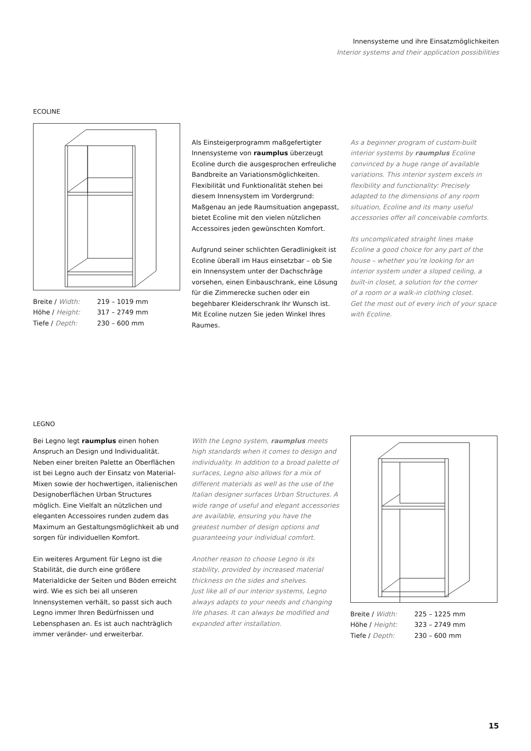Innensysteme und ihre Einsatzmöglichkeiten
Interior systems and their application possibilities
ECOLINE
| Breite / Width: | 219 – 1019 mm |
| Höhe / Height: | 317 – 2749 mm |
| Tiefe / Depth: | 230 – 600 mm |
Als Einsteigerprogramm maßgefertigter Innensysteme von raumplus überzeugt Ecoline durch die ausgesprochen erfreuliche Bandbreite an Variationsmöglichkeiten. Flexibilität und Funktionalität stehen bei diesem Innensystem im Vordergrund:
Maßgenau an jede Raumsituation angepasst, bietet Ecoline mit den vielen nützlichen Accessoires jeden gewünschten Komfort.
Aufgrund seiner schlichten Geradlinigkeit ist Ecoline überall im Haus einsetzbar – ob Sie ein Innensystem unter der Dachschräge vorsehen, einen Einbauschrank, eine Lösung für die Zimmerecke suchen oder ein begehbarer Kleiderschrank Ihr Wunsch ist. Mit Ecoline nutzen Sie jeden Winkel Ihres Raumes.
As a beginner program of custom-built interior systems by raumplus Ecoline convinced by a huge range of available variations. This interior system excels in flexibility and functionality: Precisely adapted to the dimensions of any room situation, Ecoline and its many useful accessories offer all conceivable comforts.
Its uncomplicated straight lines make Ecoline a good choice for any part of the house – whether you’re looking for an interior system under a sloped ceiling, a built-in closet, a solution for the corner
of a room or a walk-in clothing closet.
Get the most out of every inch of your space with Ecoline.
LEGNO
Bei Legno legt raumplus einen hohen Anspruch an Design und Individualität. Neben einer breiten Palette an Oberflächen ist bei Legno auch der Einsatz von Material-Mixen sowie der hochwertigen, italienischen Designoberflächen Urban Structures möglich. Eine Vielfalt an nützlichen und eleganten Accessoires runden zudem das Maximum an Gestaltungsmöglichkeit ab und sorgen für individuellen Komfort.
Ein weiteres Argument für Legno ist die Stabilität, die durch eine größere Materialdicke der Seiten und Böden erreicht wird. Wie es sich bei all unseren Innensystemen verhält, so passt sich auch Legno immer Ihren Bedürfnissen und Lebensphasen an. Es ist auch nachträglich immer veränder- und erweiterbar.
With the Legno system, raumplus meets high standards when it comes to design and individuality. In addition to a broad palette of surfaces, Legno also allows for a mix of different materials as well as the use of the Italian designer surfaces Urban Structures. A wide range of useful and elegant accessories are available, ensuring you have the greatest number of design options and guaranteeing your individual comfort.
Another reason to choose Legno is its stability, provided by increased material thickness on the sides and shelves.
Just like all of our interior systems, Legno always adapts to your needs and changing life phases. It can always be modified and expanded after installation.
| Breite / Width: | 225 – 1225 mm |
| Höhe / Height: | 323 – 2749 mm |
| Tiefe / Depth: | 230 – 600 mm |
15